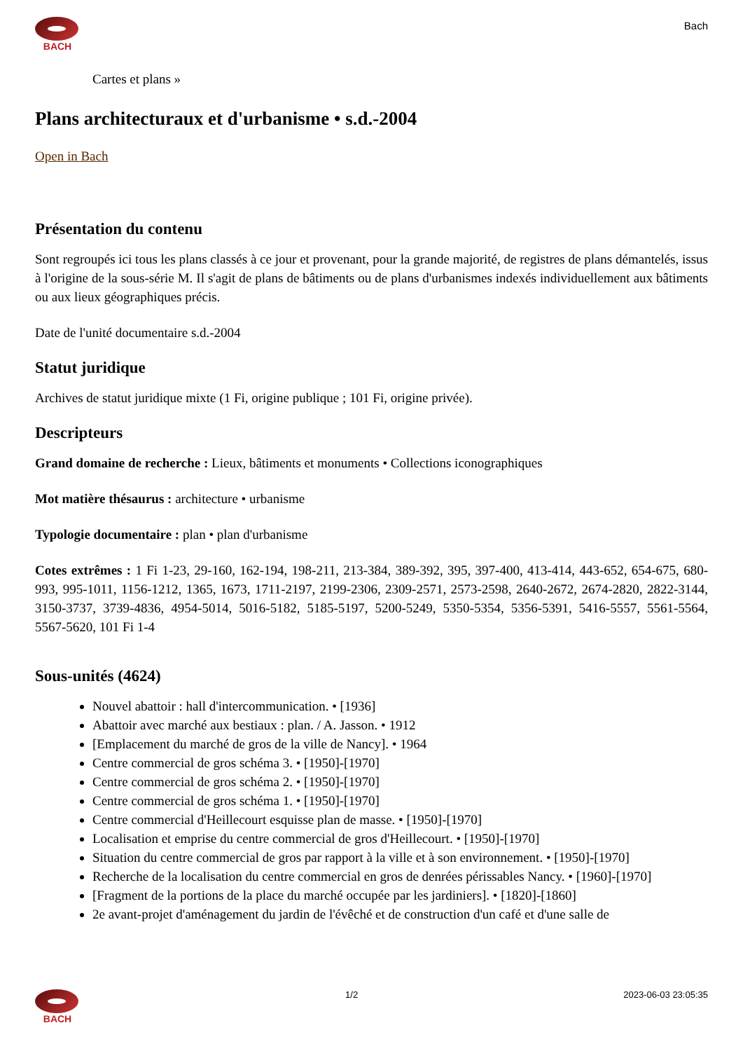BACH
Bach
Cartes et plans »
Plans architecturaux et d'urbanisme • s.d.-2004
Open in Bach
Présentation du contenu
Sont regroupés ici tous les plans classés à ce jour et provenant, pour la grande majorité, de registres de plans démantelés, issus à l'origine de la sous-série M. Il s'agit de plans de bâtiments ou de plans d'urbanismes indexés individuellement aux bâtiments ou aux lieux géographiques précis.
Date de l'unité documentaire s.d.-2004
Statut juridique
Archives de statut juridique mixte (1 Fi, origine publique ; 101 Fi, origine privée).
Descripteurs
Grand domaine de recherche : Lieux, bâtiments et monuments • Collections iconographiques
Mot matière thésaurus : architecture • urbanisme
Typologie documentaire : plan • plan d'urbanisme
Cotes extrêmes : 1 Fi 1-23, 29-160, 162-194, 198-211, 213-384, 389-392, 395, 397-400, 413-414, 443-652, 654-675, 680-993, 995-1011, 1156-1212, 1365, 1673, 1711-2197, 2199-2306, 2309-2571, 2573-2598, 2640-2672, 2674-2820, 2822-3144, 3150-3737, 3739-4836, 4954-5014, 5016-5182, 5185-5197, 5200-5249, 5350-5354, 5356-5391, 5416-5557, 5561-5564, 5567-5620, 101 Fi 1-4
Sous-unités (4624)
Nouvel abattoir : hall d'intercommunication. • [1936]
Abattoir avec marché aux bestiaux : plan. / A. Jasson. • 1912
[Emplacement du marché de gros de la ville de Nancy]. • 1964
Centre commercial de gros schéma 3. • [1950]-[1970]
Centre commercial de gros schéma 2. • [1950]-[1970]
Centre commercial de gros schéma 1. • [1950]-[1970]
Centre commercial d'Heillecourt esquisse plan de masse. • [1950]-[1970]
Localisation et emprise du centre commercial de gros d'Heillecourt. • [1950]-[1970]
Situation du centre commercial de gros par rapport à la ville et à son environnement. • [1950]-[1970]
Recherche de la localisation du centre commercial en gros de denrées périssables Nancy. • [1960]-[1970]
[Fragment de la portions de la place du marché occupée par les jardiniers]. • [1820]-[1860]
2e avant-projet d'aménagement du jardin de l'évêché et de construction d'un café et d'une salle de
BACH 1/2 2023-06-03 23:05:35